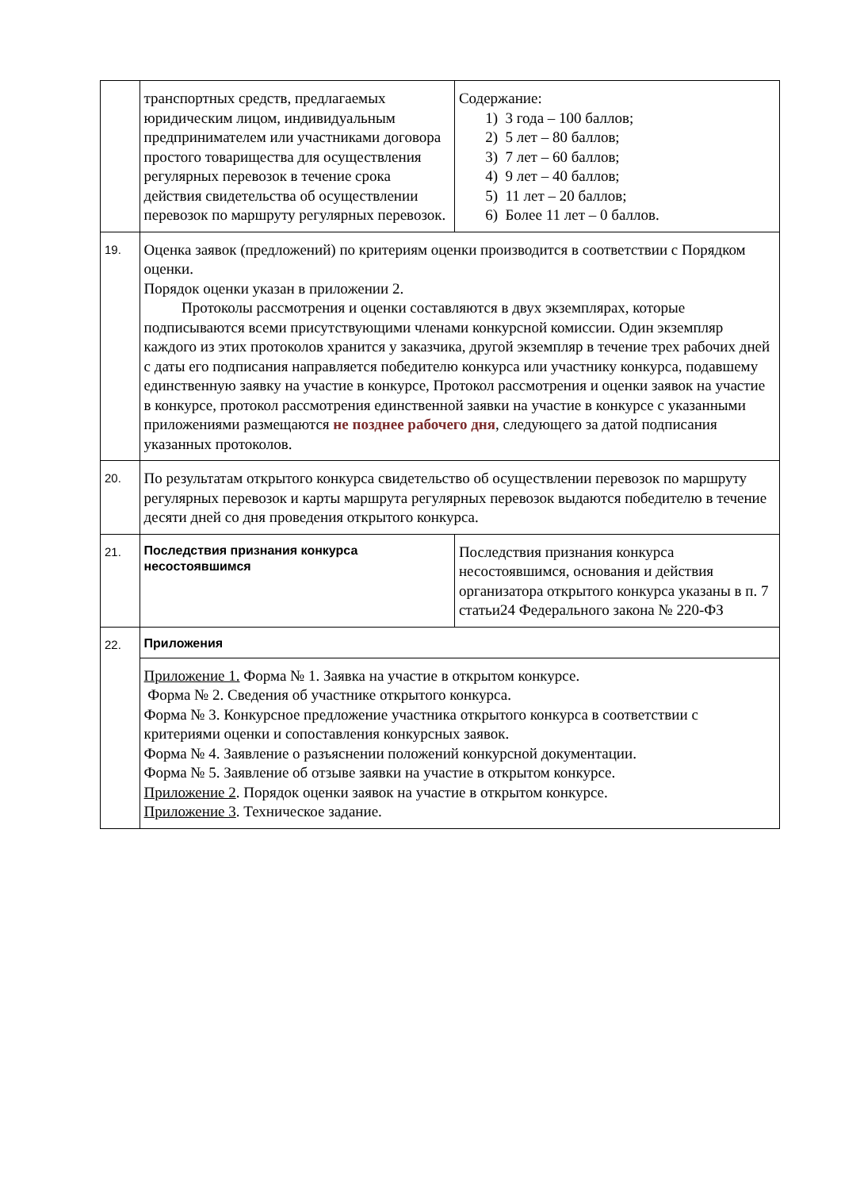| | транспортных средств, предлагаемых юридическим лицом, индивидуальным предпринимателем или участниками договора простого товарищества для осуществления регулярных перевозок в течение срока действия свидетельства об осуществлении перевозок по маршруту регулярных перевозок. | Содержание: 1) 3 года – 100 баллов; 2) 5 лет – 80 баллов; 3) 7 лет – 60 баллов; 4) 9 лет – 40 баллов; 5) 11 лет – 20 баллов; 6) Более 11 лет – 0 баллов. | |
| 19. | Оценка заявок (предложений) по критериям оценки производится в соответствии с Порядком оценки. Порядок оценки указан в приложении 2. Протоколы рассмотрения и оценки составляются в двух экземплярах, которые подписываются всеми присутствующими членами конкурсной комиссии. Один экземпляр каждого из этих протоколов хранится у заказчика, другой экземпляр в течение трех рабочих дней с даты его подписания направляется победителю конкурса или участнику конкурса, подавшему единственную заявку на участие в конкурсе, Протокол рассмотрения и оценки заявок на участие в конкурсе, протокол рассмотрения единственной заявки на участие в конкурсе с указанными приложениями размещаются не позднее рабочего дня , следующего за датой подписания указанных протоколов. | | |
| 20. | По результатам открытого конкурса свидетельство об осуществлении перевозок по маршруту регулярных перевозок и карты маршрута регулярных перевозок выдаются победителю в течение десяти дней со дня проведения открытого конкурса. | | |
| 21. | Последствия признания конкурса несостоявшимся | | Последствия признания конкурса несостоявшимся, основания и действия организатора открытого конкурса указаны в п. 7 статьи24 Федерального закона № 220-ФЗ |
| 22. | Приложения | | |
| | Приложение 1. Форма № 1. Заявка на участие в открытом конкурсе. Форма № 2. Сведения об участнике открытого конкурса. Форма № 3. Конкурсное предложение участника открытого конкурса в соответствии с критериями оценки и сопоставления конкурсных заявок. Форма № 4. Заявление о разъяснении положений конкурсной документации. Форма № 5. Заявление об отзыве заявки на участие в открытом конкурсе. Приложение 2 . Порядок оценки заявок на участие в открытом конкурсе. Приложение 3 . Техническое задание. | | |